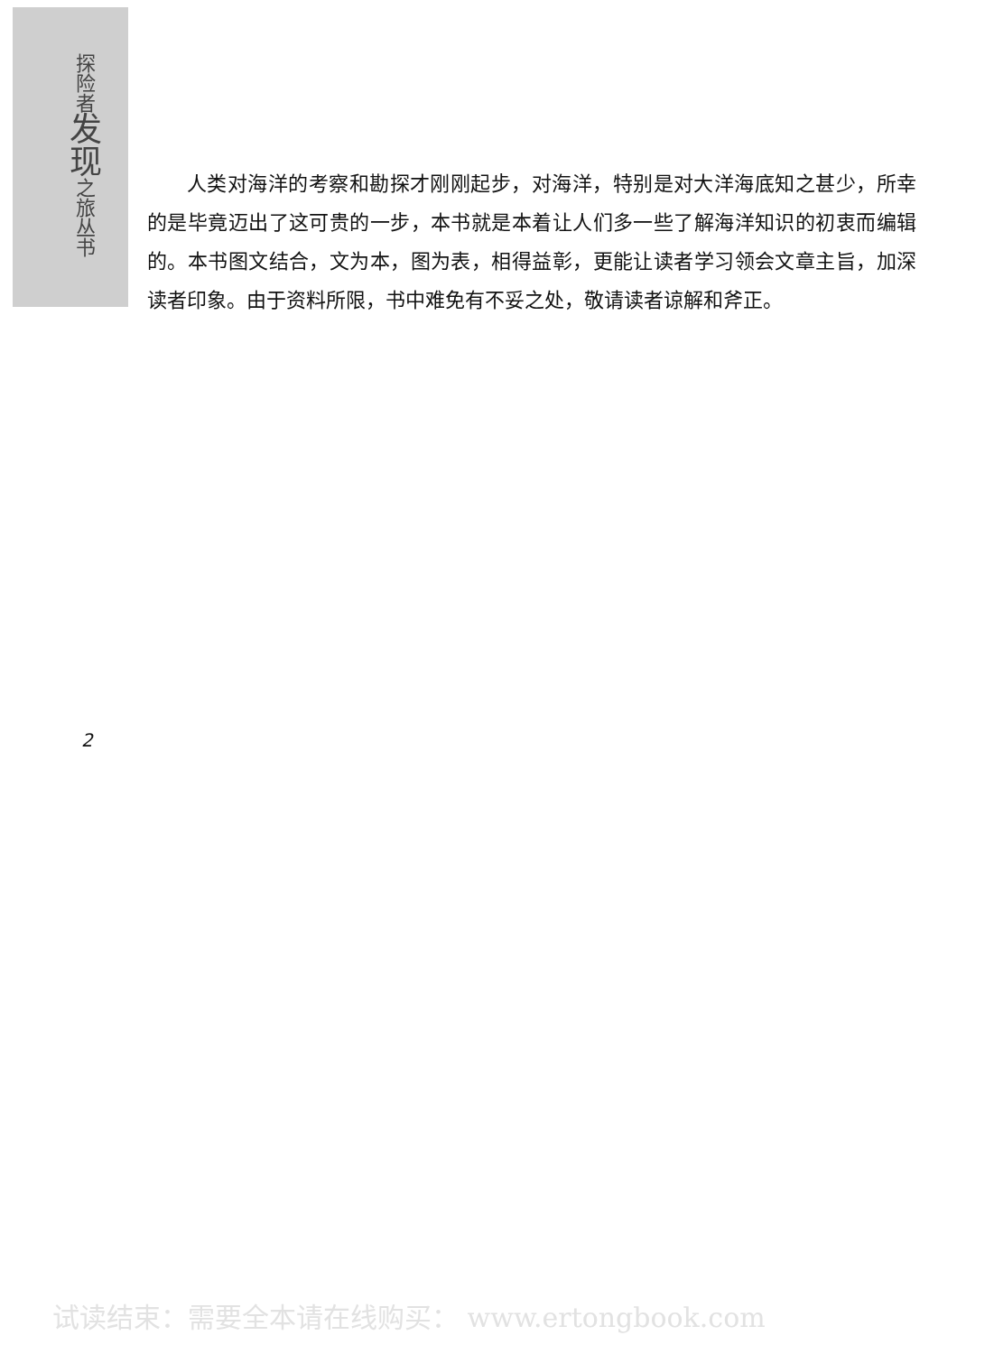探
险
者
发
现
之
旅
丛
书
人类对海洋的考察和勘探才刚刚起步，对海洋，特别是对大洋海底知之甚少，所幸的是毕竟迈出了这可贵的一步，本书就是本着让人们多一些了解海洋知识的初衷而编辑的。本书图文结合，文为本，图为表，相得益彰，更能让读者学习领会文章主旨，加深读者印象。由于资料所限，书中难免有不妥之处，敬请读者谅解和斧正。
2
试读结束：需要全本请在线购买： www.ertongbook.com